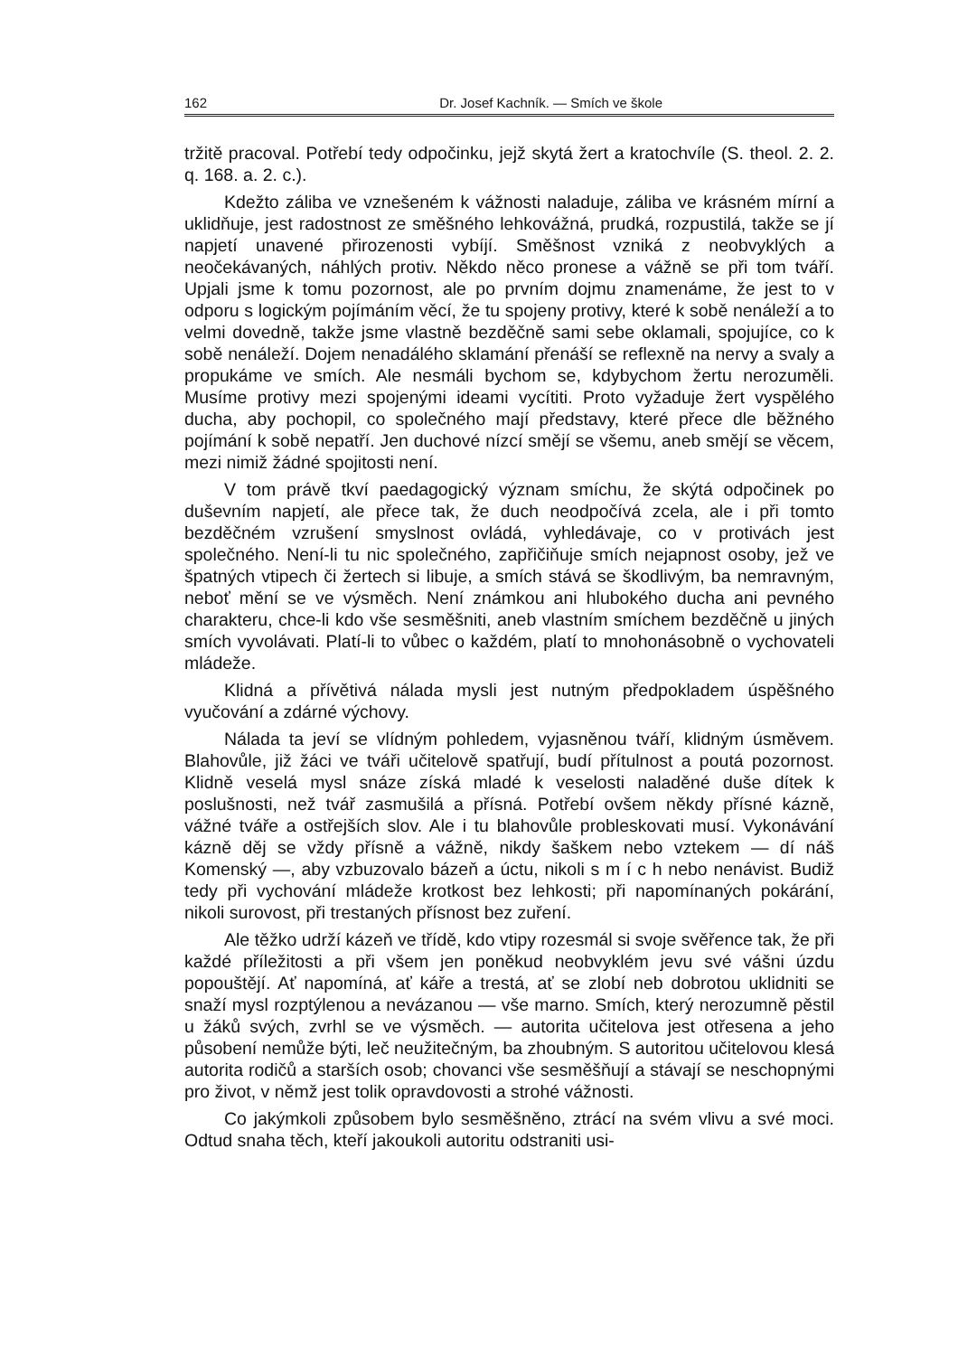162 Dr. Josef Kachník. — Smích ve škole
tržitě pracoval. Potřebí tedy odpočinku, jejž skytá žert a kratochvíle (S. theol. 2. 2. q. 168. a. 2. c.).
Kdežto záliba ve vznešeném k vážnosti naladuje, záliba ve krásném mírní a uklidňuje, jest radostnost ze směšného lehkovážná, prudká, rozpustilá, takže se jí napjetí unavené přirozenosti vybíjí. Směšnost vzniká z neobvyklých a neočekávaných, náhlých protiv. Někdo něco pronese a vážně se při tom tváří. Upjali jsme k tomu pozornost, ale po prvním dojmu znamenáme, že jest to v odporu s logickým pojímáním věcí, že tu spojeny protivy, které k sobě nenáleží a to velmi dovedně, takže jsme vlastně bezděčně sami sebe oklamali, spojujíce, co k sobě nenáleží. Dojem nenadálého sklamání přenáší se reflexně na nervy a svaly a propukáme ve smích. Ale nesmáli bychom se, kdybychom žertu nerozuměli. Musíme protivy mezi spojenými ideami vycítiti. Proto vyžaduje žert vyspělého ducha, aby pochopil, co společného mají představy, které přece dle běžného pojímání k sobě nepatří. Jen duchové nízcí smějí se všemu, aneb smějí se věcem, mezi nimiž žádné spojitosti není.
V tom právě tkví paedagogický význam smíchu, že skýtá odpočinek po duševním napjetí, ale přece tak, že duch neodpočívá zcela, ale i při tomto bezděčném vzrušení smyslnost ovládá, vyhledávaje, co v protivách jest společného. Není-li tu nic společného, zapřičiňuje smích nejapnost osoby, jež ve špatných vtipech či žertech si libuje, a smích stává se škodlivým, ba nemravným, neboť mění se ve výsměch. Není známkou ani hlubokého ducha ani pevného charakteru, chce-li kdo vše sesměšniti, aneb vlastním smíchem bezděčně u jiných smích vyvolávati. Platí-li to vůbec o každém, platí to mnohonásobně o vychovateli mládeže.
Klidná a přívětivá nálada mysli jest nutným předpokladem úspěšného vyučování a zdárné výchovy.
Nálada ta jeví se vlídným pohledem, vyjasněnou tváří, klidným úsměvem. Blahovůle, již žáci ve tváři učitelově spatřují, budí přítulnost a poutá pozornost. Klidně veselá mysl snáze získá mladé k veselosti naladěné duše dítek k poslušnosti, než tvář zasmušilá a přísná. Potřebí ovšem někdy přísné kázně, vážné tváře a ostřejších slov. Ale i tu blahovůle probleskovati musí. Vykonávání kázně děj se vždy přísně a vážně, nikdy šaškem nebo vztekem — dí náš Komenský —, aby vzbuzovalo bázeň a úctu, nikoli s m í c h nebo nenávist. Budiž tedy při vychování mládeže krotkost bez lehkosti; při napomínaných pokárání, nikoli surovost, při trestaných přísnost bez zuření.
Ale těžko udrží kázeň ve třídě, kdo vtipy rozesmál si svoje svěřence tak, že při každé příležitosti a při všem jen poněkud neobvyklém jevu své vášni úzdu popouštějí. Ať napomíná, ať káře a trestá, ať se zlobí neb dobrotou uklidniti se snaží mysl rozptýlenou a nevázanou — vše marno. Smích, který nerozumně pěstil u žáků svých, zvrhl se ve výsměch. — autorita učitelova jest otřesena a jeho působení nemůže býti, leč neužitečným, ba zhoubným. S autoritou učitelovou klesá autorita rodičů a starších osob; chovanci vše sesměšňují a stávají se neschopnými pro život, v němž jest tolik opravdovosti a strohé vážnosti.
Co jakýmkoli způsobem bylo sesměšněno, ztrácí na svém vlivu a své moci. Odtud snaha těch, kteří jakoukoli autoritu odstraniti usi-